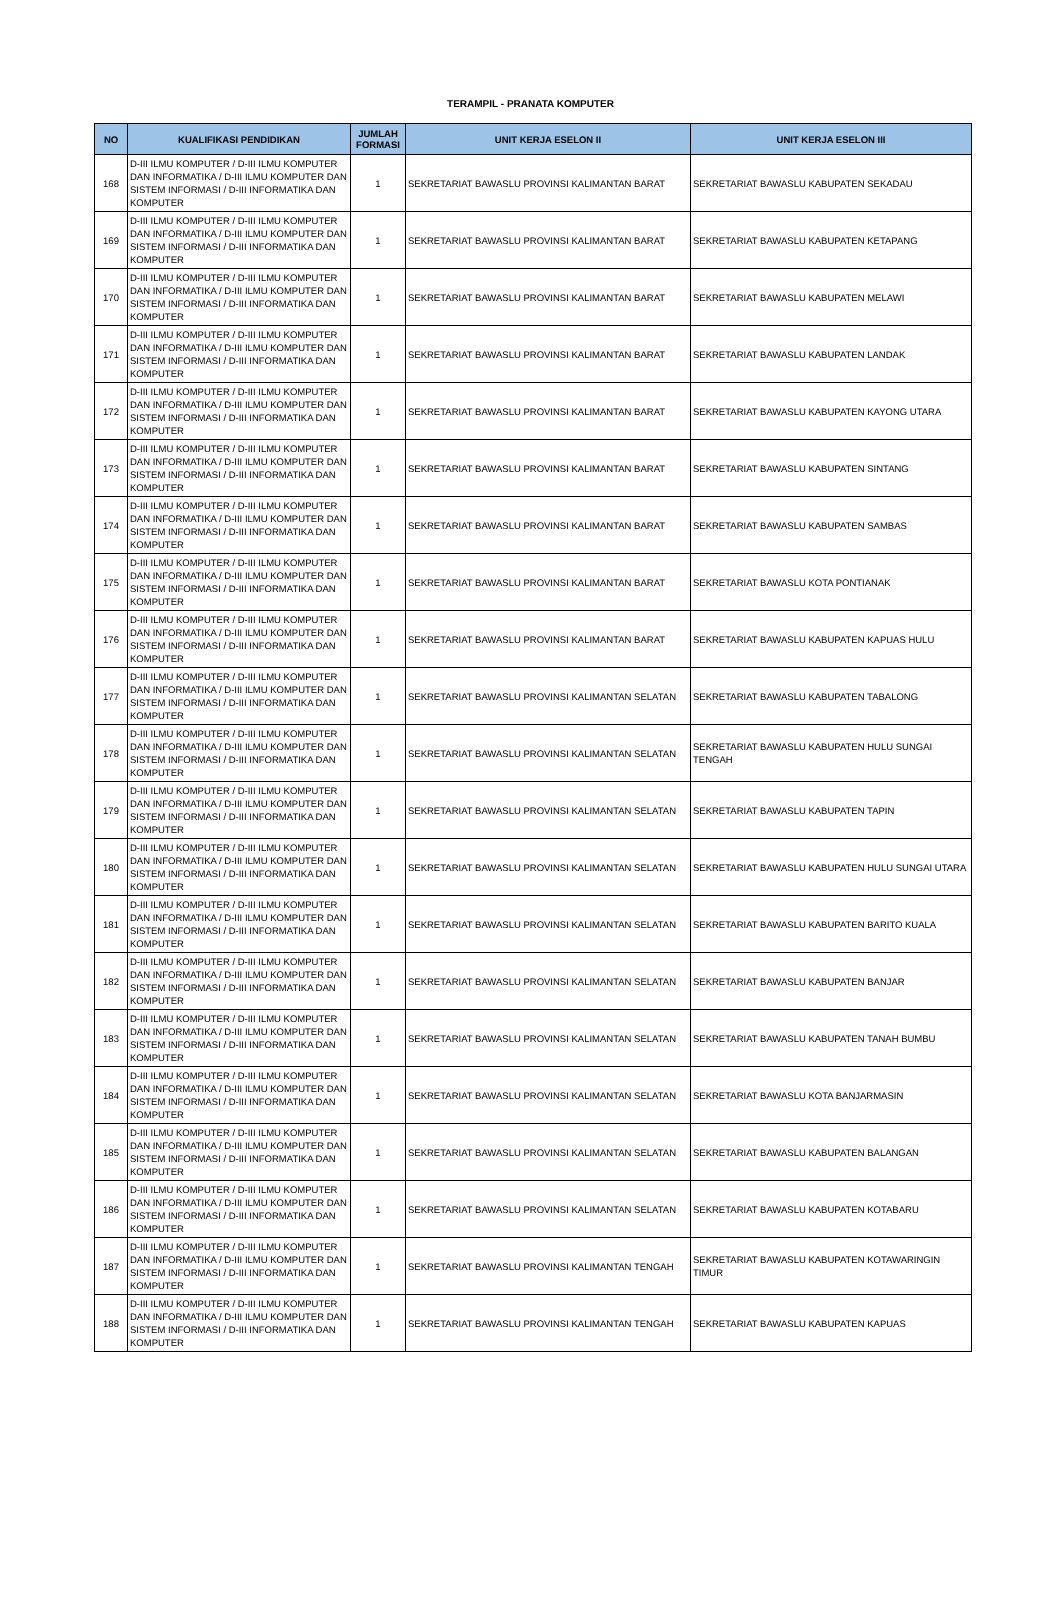TERAMPIL - PRANATA KOMPUTER
| NO | KUALIFIKASI PENDIDIKAN | JUMLAH FORMASI | UNIT KERJA ESELON II | UNIT KERJA ESELON III |
| --- | --- | --- | --- | --- |
| 168 | D-III ILMU KOMPUTER / D-III ILMU KOMPUTER DAN INFORMATIKA / D-III ILMU KOMPUTER DAN SISTEM INFORMASI / D-III INFORMATIKA DAN KOMPUTER | 1 | SEKRETARIAT BAWASLU PROVINSI KALIMANTAN BARAT | SEKRETARIAT BAWASLU KABUPATEN SEKADAU |
| 169 | D-III ILMU KOMPUTER / D-III ILMU KOMPUTER DAN INFORMATIKA / D-III ILMU KOMPUTER DAN SISTEM INFORMASI / D-III INFORMATIKA DAN KOMPUTER | 1 | SEKRETARIAT BAWASLU PROVINSI KALIMANTAN BARAT | SEKRETARIAT BAWASLU KABUPATEN KETAPANG |
| 170 | D-III ILMU KOMPUTER / D-III ILMU KOMPUTER DAN INFORMATIKA / D-III ILMU KOMPUTER DAN SISTEM INFORMASI / D-III INFORMATIKA DAN KOMPUTER | 1 | SEKRETARIAT BAWASLU PROVINSI KALIMANTAN BARAT | SEKRETARIAT BAWASLU KABUPATEN MELAWI |
| 171 | D-III ILMU KOMPUTER / D-III ILMU KOMPUTER DAN INFORMATIKA / D-III ILMU KOMPUTER DAN SISTEM INFORMASI / D-III INFORMATIKA DAN KOMPUTER | 1 | SEKRETARIAT BAWASLU PROVINSI KALIMANTAN BARAT | SEKRETARIAT BAWASLU KABUPATEN LANDAK |
| 172 | D-III ILMU KOMPUTER / D-III ILMU KOMPUTER DAN INFORMATIKA / D-III ILMU KOMPUTER DAN SISTEM INFORMASI / D-III INFORMATIKA DAN KOMPUTER | 1 | SEKRETARIAT BAWASLU PROVINSI KALIMANTAN BARAT | SEKRETARIAT BAWASLU KABUPATEN KAYONG UTARA |
| 173 | D-III ILMU KOMPUTER / D-III ILMU KOMPUTER DAN INFORMATIKA / D-III ILMU KOMPUTER DAN SISTEM INFORMASI / D-III INFORMATIKA DAN KOMPUTER | 1 | SEKRETARIAT BAWASLU PROVINSI KALIMANTAN BARAT | SEKRETARIAT BAWASLU KABUPATEN SINTANG |
| 174 | D-III ILMU KOMPUTER / D-III ILMU KOMPUTER DAN INFORMATIKA / D-III ILMU KOMPUTER DAN SISTEM INFORMASI / D-III INFORMATIKA DAN KOMPUTER | 1 | SEKRETARIAT BAWASLU PROVINSI KALIMANTAN BARAT | SEKRETARIAT BAWASLU KABUPATEN SAMBAS |
| 175 | D-III ILMU KOMPUTER / D-III ILMU KOMPUTER DAN INFORMATIKA / D-III ILMU KOMPUTER DAN SISTEM INFORMASI / D-III INFORMATIKA DAN KOMPUTER | 1 | SEKRETARIAT BAWASLU PROVINSI KALIMANTAN BARAT | SEKRETARIAT BAWASLU KOTA PONTIANAK |
| 176 | D-III ILMU KOMPUTER / D-III ILMU KOMPUTER DAN INFORMATIKA / D-III ILMU KOMPUTER DAN SISTEM INFORMASI / D-III INFORMATIKA DAN KOMPUTER | 1 | SEKRETARIAT BAWASLU PROVINSI KALIMANTAN BARAT | SEKRETARIAT BAWASLU KABUPATEN KAPUAS HULU |
| 177 | D-III ILMU KOMPUTER / D-III ILMU KOMPUTER DAN INFORMATIKA / D-III ILMU KOMPUTER DAN SISTEM INFORMASI / D-III INFORMATIKA DAN KOMPUTER | 1 | SEKRETARIAT BAWASLU PROVINSI KALIMANTAN SELATAN | SEKRETARIAT BAWASLU KABUPATEN TABALONG |
| 178 | D-III ILMU KOMPUTER / D-III ILMU KOMPUTER DAN INFORMATIKA / D-III ILMU KOMPUTER DAN SISTEM INFORMASI / D-III INFORMATIKA DAN KOMPUTER | 1 | SEKRETARIAT BAWASLU PROVINSI KALIMANTAN SELATAN | SEKRETARIAT BAWASLU KABUPATEN HULU SUNGAI TENGAH |
| 179 | D-III ILMU KOMPUTER / D-III ILMU KOMPUTER DAN INFORMATIKA / D-III ILMU KOMPUTER DAN SISTEM INFORMASI / D-III INFORMATIKA DAN KOMPUTER | 1 | SEKRETARIAT BAWASLU PROVINSI KALIMANTAN SELATAN | SEKRETARIAT BAWASLU KABUPATEN TAPIN |
| 180 | D-III ILMU KOMPUTER / D-III ILMU KOMPUTER DAN INFORMATIKA / D-III ILMU KOMPUTER DAN SISTEM INFORMASI / D-III INFORMATIKA DAN KOMPUTER | 1 | SEKRETARIAT BAWASLU PROVINSI KALIMANTAN SELATAN | SEKRETARIAT BAWASLU KABUPATEN HULU SUNGAI UTARA |
| 181 | D-III ILMU KOMPUTER / D-III ILMU KOMPUTER DAN INFORMATIKA / D-III ILMU KOMPUTER DAN SISTEM INFORMASI / D-III INFORMATIKA DAN KOMPUTER | 1 | SEKRETARIAT BAWASLU PROVINSI KALIMANTAN SELATAN | SEKRETARIAT BAWASLU KABUPATEN BARITO KUALA |
| 182 | D-III ILMU KOMPUTER / D-III ILMU KOMPUTER DAN INFORMATIKA / D-III ILMU KOMPUTER DAN SISTEM INFORMASI / D-III INFORMATIKA DAN KOMPUTER | 1 | SEKRETARIAT BAWASLU PROVINSI KALIMANTAN SELATAN | SEKRETARIAT BAWASLU KABUPATEN BANJAR |
| 183 | D-III ILMU KOMPUTER / D-III ILMU KOMPUTER DAN INFORMATIKA / D-III ILMU KOMPUTER DAN SISTEM INFORMASI / D-III INFORMATIKA DAN KOMPUTER | 1 | SEKRETARIAT BAWASLU PROVINSI KALIMANTAN SELATAN | SEKRETARIAT BAWASLU KABUPATEN TANAH BUMBU |
| 184 | D-III ILMU KOMPUTER / D-III ILMU KOMPUTER DAN INFORMATIKA / D-III ILMU KOMPUTER DAN SISTEM INFORMASI / D-III INFORMATIKA DAN KOMPUTER | 1 | SEKRETARIAT BAWASLU PROVINSI KALIMANTAN SELATAN | SEKRETARIAT BAWASLU KOTA BANJARMASIN |
| 185 | D-III ILMU KOMPUTER / D-III ILMU KOMPUTER DAN INFORMATIKA / D-III ILMU KOMPUTER DAN SISTEM INFORMASI / D-III INFORMATIKA DAN KOMPUTER | 1 | SEKRETARIAT BAWASLU PROVINSI KALIMANTAN SELATAN | SEKRETARIAT BAWASLU KABUPATEN BALANGAN |
| 186 | D-III ILMU KOMPUTER / D-III ILMU KOMPUTER DAN INFORMATIKA / D-III ILMU KOMPUTER DAN SISTEM INFORMASI / D-III INFORMATIKA DAN KOMPUTER | 1 | SEKRETARIAT BAWASLU PROVINSI KALIMANTAN SELATAN | SEKRETARIAT BAWASLU KABUPATEN KOTABARU |
| 187 | D-III ILMU KOMPUTER / D-III ILMU KOMPUTER DAN INFORMATIKA / D-III ILMU KOMPUTER DAN SISTEM INFORMASI / D-III INFORMATIKA DAN KOMPUTER | 1 | SEKRETARIAT BAWASLU PROVINSI KALIMANTAN TENGAH | SEKRETARIAT BAWASLU KABUPATEN KOTAWARINGIN TIMUR |
| 188 | D-III ILMU KOMPUTER / D-III ILMU KOMPUTER DAN INFORMATIKA / D-III ILMU KOMPUTER DAN SISTEM INFORMASI / D-III INFORMATIKA DAN KOMPUTER | 1 | SEKRETARIAT BAWASLU PROVINSI KALIMANTAN TENGAH | SEKRETARIAT BAWASLU KABUPATEN KAPUAS |